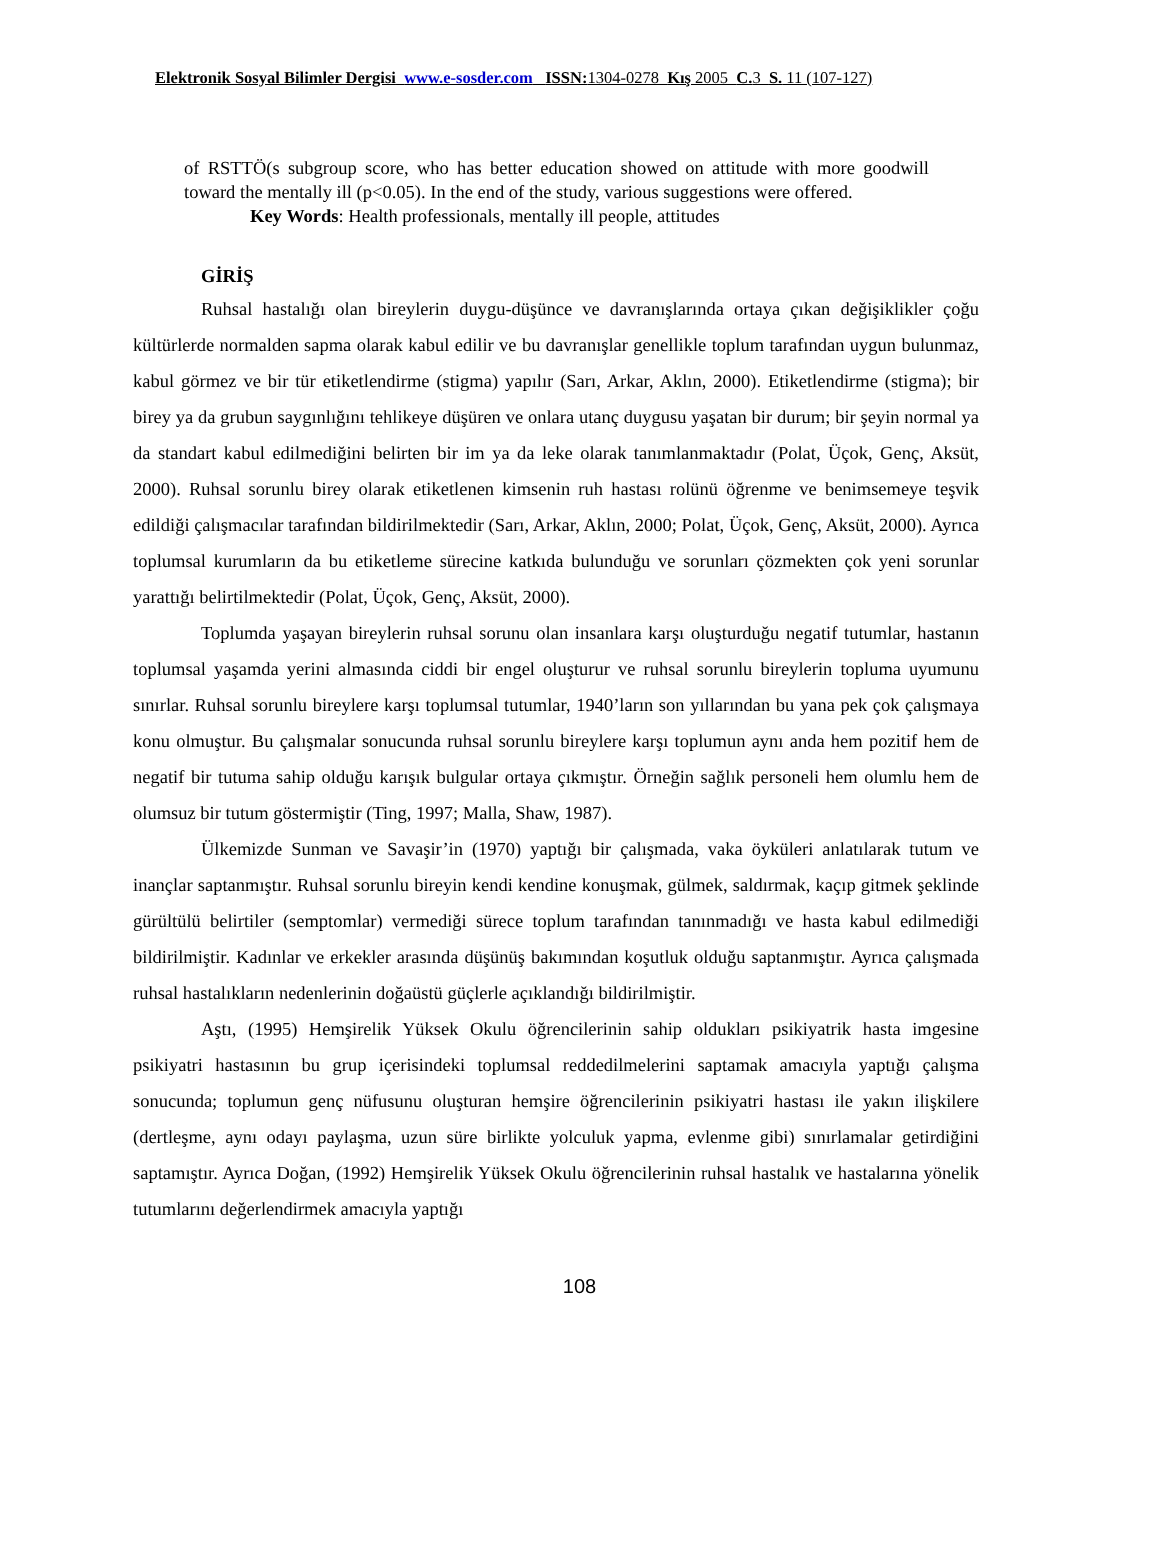Elektronik Sosyal Bilimler Dergisi www.e-sosder.com ISSN: 1304-0278 Kış 2005 C. 3 S. 11 (107-127)
of RSTTÖ(s subgroup score, who has better education showed on attitude with more goodwill toward the mentally ill (p<0.05). In the end of the study, various suggestions were offered.
Key Words: Health professionals, mentally ill people, attitudes
GİRİŞ
Ruhsal hastalığı olan bireylerin duygu-düşünce ve davranışlarında ortaya çıkan değişiklikler çoğu kültürlerde normalden sapma olarak kabul edilir ve bu davranışlar genellikle toplum tarafından uygun bulunmaz, kabul görmez ve bir tür etiketlendirme (stigma) yapılır (Sarı, Arkar, Aklın, 2000). Etiketlendirme (stigma); bir birey ya da grubun saygınlığını tehlikeye düşüren ve onlara utanç duygusu yaşatan bir durum; bir şeyin normal ya da standart kabul edilmediğini belirten bir im ya da leke olarak tanımlanmaktadır (Polat, Üçok, Genç, Aksüt, 2000). Ruhsal sorunlu birey olarak etiketlenen kimsenin ruh hastası rolünü öğrenme ve benimsemeye teşvik edildiği çalışmacılar tarafından bildirilmektedir (Sarı, Arkar, Aklın, 2000; Polat, Üçok, Genç, Aksüt, 2000). Ayrıca toplumsal kurumların da bu etiketleme sürecine katkıda bulunduğu ve sorunları çözmekten çok yeni sorunlar yarattığı belirtilmektedir (Polat, Üçok, Genç, Aksüt, 2000).
Toplumda yaşayan bireylerin ruhsal sorunu olan insanlara karşı oluşturduğu negatif tutumlar, hastanın toplumsal yaşamda yerini almasında ciddi bir engel oluşturur ve ruhsal sorunlu bireylerin topluma uyumunu sınırlar. Ruhsal sorunlu bireylere karşı toplumsal tutumlar, 1940’ların son yıllarından bu yana pek çok çalışmaya konu olmuştur. Bu çalışmalar sonucunda ruhsal sorunlu bireylere karşı toplumun aynı anda hem pozitif hem de negatif bir tutuma sahip olduğu karışık bulgular ortaya çıkmıştır. Örneğin sağlık personeli hem olumlu hem de olumsuz bir tutum göstermiştir (Ting, 1997; Malla, Shaw, 1987).
Ülkemizde Sunman ve Savaşir’in (1970) yaptığı bir çalışmada, vaka öyküleri anlatılarak tutum ve inançlar saptanmıştır. Ruhsal sorunlu bireyin kendi kendine konuşmak, gülmek, saldırmak, kaçıp gitmek şeklinde gürültülü belirtiler (semptomlar) vermediği sürece toplum tarafından tanınmadığı ve hasta kabul edilmediği bildirilmiştir. Kadınlar ve erkekler arasında düşünüş bakımından koşutluk olduğu saptanmıştır. Ayrıca çalışmada ruhsal hastalıkların nedenlerinin doğaüstü güçlerle açıklandığı bildirilmiştir.
Aştı, (1995) Hemşirelik Yüksek Okulu öğrencilerinin sahip oldukları psikiyatrik hasta imgesine psikiyatri hastasının bu grup içerisindeki toplumsal reddedilmelerini saptamak amacıyla yaptığı çalışma sonucunda; toplumun genç nüfusunu oluşturan hemşire öğrencilerinin psikiyatri hastası ile yakın ilişkilere (dertleşme, aynı odayı paylaşma, uzun süre birlikte yolculuk yapma, evlenme gibi) sınırlamalar getirdiğini saptamıştır. Ayrıca Doğan, (1992) Hemşirelik Yüksek Okulu öğrencilerinin ruhsal hastalık ve hastalarına yönelik tutumlarını değerlendirmek amacıyla yaptığı
108